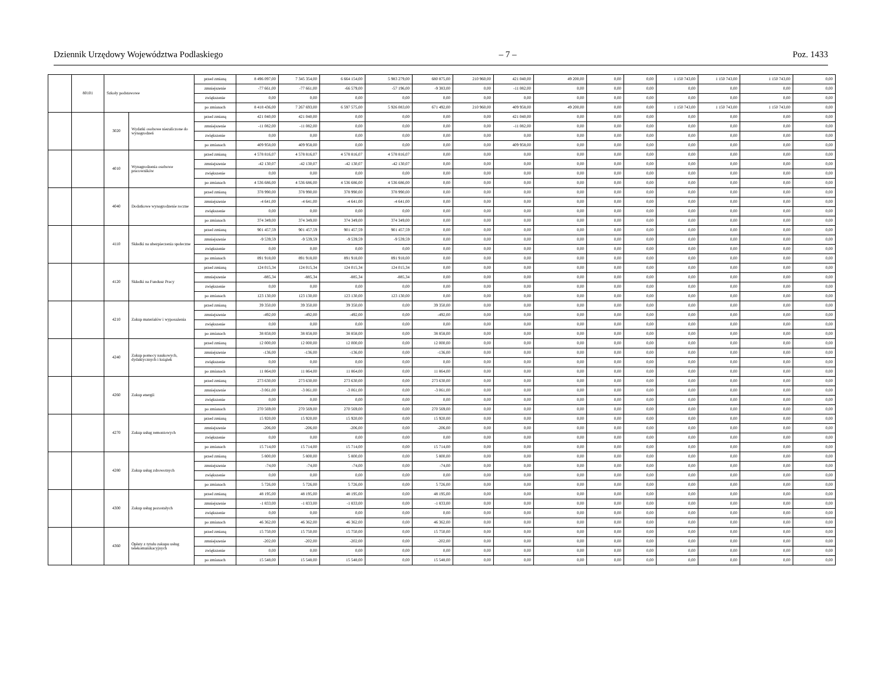Dziennik Urzędowy Województwa Podlaskiego – 7 – Poz. 1433
| | 80101 | Szkoły podstawowe | | przed zmianą | 8 496 097,00 | 7 345 354,00 | 6 664 154,00 | 5 983 279,00 | 680 875,00 | 210 960,00 | 421 040,00 | 49 200,00 | 0,00 | 0,00 | 1 150 743,00 | 1 150 743,00 | 1 150 743,00 | 0,00 |
| | | | | zmniejszenie | -77 661,00 | -77 661,00 | -66 579,00 | -57 196,00 | -9 383,00 | 0,00 | -11 082,00 | 0,00 | 0,00 | 0,00 | 0,00 | 0,00 | 0,00 | 0,00 |
| | | | | zwiększenie | 0,00 | 0,00 | 0,00 | 0,00 | 0,00 | 0,00 | 0,00 | 0,00 | 0,00 | 0,00 | 0,00 | 0,00 | 0,00 | 0,00 |
| | | | | po zmianach | 8 418 436,00 | 7 267 693,00 | 6 597 575,00 | 5 926 083,00 | 671 492,00 | 210 960,00 | 409 958,00 | 49 200,00 | 0,00 | 0,00 | 1 150 743,00 | 1 150 743,00 | 1 150 743,00 | 0,00 |
| | | 3020 | Wydatki osobowe niezaliczone do wynagrodzeń | przed zmianą | 421 040,00 | 421 040,00 | 0,00 | 0,00 | 0,00 | 0,00 | 421 040,00 | 0,00 | 0,00 | 0,00 | 0,00 | 0,00 | 0,00 | 0,00 |
| | | | | zmniejszenie | -11 082,00 | -11 082,00 | 0,00 | 0,00 | 0,00 | 0,00 | -11 082,00 | 0,00 | 0,00 | 0,00 | 0,00 | 0,00 | 0,00 | 0,00 |
| | | | | zwiększenie | 0,00 | 0,00 | 0,00 | 0,00 | 0,00 | 0,00 | 0,00 | 0,00 | 0,00 | 0,00 | 0,00 | 0,00 | 0,00 | 0,00 |
| | | | | po zmianach | 409 958,00 | 409 958,00 | 0,00 | 0,00 | 0,00 | 0,00 | 409 958,00 | 0,00 | 0,00 | 0,00 | 0,00 | 0,00 | 0,00 | 0,00 |
| | | 4010 | Wynagrodzenia osobowe pracowników | przed zmianą | 4 578 816,07 | 4 578 816,07 | 4 578 816,07 | 4 578 816,07 | 0,00 | 0,00 | 0,00 | 0,00 | 0,00 | 0,00 | 0,00 | 0,00 | 0,00 | 0,00 |
| | | | | zmniejszenie | -42 130,07 | -42 130,07 | -42 130,07 | -42 130,07 | 0,00 | 0,00 | 0,00 | 0,00 | 0,00 | 0,00 | 0,00 | 0,00 | 0,00 | 0,00 |
| | | | | zwiększenie | 0,00 | 0,00 | 0,00 | 0,00 | 0,00 | 0,00 | 0,00 | 0,00 | 0,00 | 0,00 | 0,00 | 0,00 | 0,00 | 0,00 |
| | | | | po zmianach | 4 536 686,00 | 4 536 686,00 | 4 536 686,00 | 4 536 686,00 | 0,00 | 0,00 | 0,00 | 0,00 | 0,00 | 0,00 | 0,00 | 0,00 | 0,00 | 0,00 |
| | | 4040 | Dodatkowe wynagrodzenie roczne | przed zmianą | 378 990,00 | 378 990,00 | 378 990,00 | 378 990,00 | 0,00 | 0,00 | 0,00 | 0,00 | 0,00 | 0,00 | 0,00 | 0,00 | 0,00 | 0,00 |
| | | | | zmniejszenie | -4 641,00 | -4 641,00 | -4 641,00 | -4 641,00 | 0,00 | 0,00 | 0,00 | 0,00 | 0,00 | 0,00 | 0,00 | 0,00 | 0,00 | 0,00 |
| | | | | zwiększenie | 0,00 | 0,00 | 0,00 | 0,00 | 0,00 | 0,00 | 0,00 | 0,00 | 0,00 | 0,00 | 0,00 | 0,00 | 0,00 | 0,00 |
| | | | | po zmianach | 374 349,00 | 374 349,00 | 374 349,00 | 374 349,00 | 0,00 | 0,00 | 0,00 | 0,00 | 0,00 | 0,00 | 0,00 | 0,00 | 0,00 | 0,00 |
| | | 4110 | Składki na ubezpieczenia społeczne | przed zmianą | 901 457,59 | 901 457,59 | 901 457,59 | 901 457,59 | 0,00 | 0,00 | 0,00 | 0,00 | 0,00 | 0,00 | 0,00 | 0,00 | 0,00 | 0,00 |
| | | | | zmniejszenie | -9 539,59 | -9 539,59 | -9 539,59 | -9 539,59 | 0,00 | 0,00 | 0,00 | 0,00 | 0,00 | 0,00 | 0,00 | 0,00 | 0,00 | 0,00 |
| | | | | zwiększenie | 0,00 | 0,00 | 0,00 | 0,00 | 0,00 | 0,00 | 0,00 | 0,00 | 0,00 | 0,00 | 0,00 | 0,00 | 0,00 | 0,00 |
| | | | | po zmianach | 891 918,00 | 891 918,00 | 891 918,00 | 891 918,00 | 0,00 | 0,00 | 0,00 | 0,00 | 0,00 | 0,00 | 0,00 | 0,00 | 0,00 | 0,00 |
| | | 4120 | Składki na Fundusz Pracy | przed zmianą | 124 015,34 | 124 015,34 | 124 015,34 | 124 015,34 | 0,00 | 0,00 | 0,00 | 0,00 | 0,00 | 0,00 | 0,00 | 0,00 | 0,00 | 0,00 |
| | | | | zmniejszenie | -885,34 | -885,34 | -885,34 | -885,34 | 0,00 | 0,00 | 0,00 | 0,00 | 0,00 | 0,00 | 0,00 | 0,00 | 0,00 | 0,00 |
| | | | | zwiększenie | 0,00 | 0,00 | 0,00 | 0,00 | 0,00 | 0,00 | 0,00 | 0,00 | 0,00 | 0,00 | 0,00 | 0,00 | 0,00 | 0,00 |
| | | | | po zmianach | 123 130,00 | 123 130,00 | 123 130,00 | 123 130,00 | 0,00 | 0,00 | 0,00 | 0,00 | 0,00 | 0,00 | 0,00 | 0,00 | 0,00 | 0,00 |
| | | 4210 | Zakup materiałów i wyposażenia | przed zmianą | 39 350,00 | 39 350,00 | 39 350,00 | 0,00 | 39 350,00 | 0,00 | 0,00 | 0,00 | 0,00 | 0,00 | 0,00 | 0,00 | 0,00 | 0,00 |
| | | | | zmniejszenie | -492,00 | -492,00 | -492,00 | 0,00 | -492,00 | 0,00 | 0,00 | 0,00 | 0,00 | 0,00 | 0,00 | 0,00 | 0,00 | 0,00 |
| | | | | zwiększenie | 0,00 | 0,00 | 0,00 | 0,00 | 0,00 | 0,00 | 0,00 | 0,00 | 0,00 | 0,00 | 0,00 | 0,00 | 0,00 | 0,00 |
| | | | | po zmianach | 38 858,00 | 38 858,00 | 38 858,00 | 0,00 | 38 858,00 | 0,00 | 0,00 | 0,00 | 0,00 | 0,00 | 0,00 | 0,00 | 0,00 | 0,00 |
| | | 4240 | Zakup pomocy naukowych, dydaktycznych i książek | przed zmianą | 12 000,00 | 12 000,00 | 12 000,00 | 0,00 | 12 000,00 | 0,00 | 0,00 | 0,00 | 0,00 | 0,00 | 0,00 | 0,00 | 0,00 | 0,00 |
| | | | | zmniejszenie | -136,00 | -136,00 | -136,00 | 0,00 | -136,00 | 0,00 | 0,00 | 0,00 | 0,00 | 0,00 | 0,00 | 0,00 | 0,00 | 0,00 |
| | | | | zwiększenie | 0,00 | 0,00 | 0,00 | 0,00 | 0,00 | 0,00 | 0,00 | 0,00 | 0,00 | 0,00 | 0,00 | 0,00 | 0,00 | 0,00 |
| | | | | po zmianach | 11 864,00 | 11 864,00 | 11 864,00 | 0,00 | 11 864,00 | 0,00 | 0,00 | 0,00 | 0,00 | 0,00 | 0,00 | 0,00 | 0,00 | 0,00 |
| | | 4260 | Zakup energii | przed zmianą | 273 630,00 | 273 630,00 | 273 630,00 | 0,00 | 273 630,00 | 0,00 | 0,00 | 0,00 | 0,00 | 0,00 | 0,00 | 0,00 | 0,00 | 0,00 |
| | | | | zmniejszenie | -3 061,00 | -3 061,00 | -3 061,00 | 0,00 | -3 061,00 | 0,00 | 0,00 | 0,00 | 0,00 | 0,00 | 0,00 | 0,00 | 0,00 | 0,00 |
| | | | | zwiększenie | 0,00 | 0,00 | 0,00 | 0,00 | 0,00 | 0,00 | 0,00 | 0,00 | 0,00 | 0,00 | 0,00 | 0,00 | 0,00 | 0,00 |
| | | | | po zmianach | 270 569,00 | 270 569,00 | 270 569,00 | 0,00 | 270 569,00 | 0,00 | 0,00 | 0,00 | 0,00 | 0,00 | 0,00 | 0,00 | 0,00 | 0,00 |
| | | 4270 | Zakup usług remontowych | przed zmianą | 15 920,00 | 15 920,00 | 15 920,00 | 0,00 | 15 920,00 | 0,00 | 0,00 | 0,00 | 0,00 | 0,00 | 0,00 | 0,00 | 0,00 | 0,00 |
| | | | | zmniejszenie | -206,00 | -206,00 | -206,00 | 0,00 | -206,00 | 0,00 | 0,00 | 0,00 | 0,00 | 0,00 | 0,00 | 0,00 | 0,00 | 0,00 |
| | | | | zwiększenie | 0,00 | 0,00 | 0,00 | 0,00 | 0,00 | 0,00 | 0,00 | 0,00 | 0,00 | 0,00 | 0,00 | 0,00 | 0,00 | 0,00 |
| | | | | po zmianach | 15 714,00 | 15 714,00 | 15 714,00 | 0,00 | 15 714,00 | 0,00 | 0,00 | 0,00 | 0,00 | 0,00 | 0,00 | 0,00 | 0,00 | 0,00 |
| | | 4280 | Zakup usług zdrowotnych | przed zmianą | 5 800,00 | 5 800,00 | 5 800,00 | 0,00 | 5 800,00 | 0,00 | 0,00 | 0,00 | 0,00 | 0,00 | 0,00 | 0,00 | 0,00 | 0,00 |
| | | | | zmniejszenie | -74,00 | -74,00 | -74,00 | 0,00 | -74,00 | 0,00 | 0,00 | 0,00 | 0,00 | 0,00 | 0,00 | 0,00 | 0,00 | 0,00 |
| | | | | zwiększenie | 0,00 | 0,00 | 0,00 | 0,00 | 0,00 | 0,00 | 0,00 | 0,00 | 0,00 | 0,00 | 0,00 | 0,00 | 0,00 | 0,00 |
| | | | | po zmianach | 5 726,00 | 5 726,00 | 5 726,00 | 0,00 | 5 726,00 | 0,00 | 0,00 | 0,00 | 0,00 | 0,00 | 0,00 | 0,00 | 0,00 | 0,00 |
| | | 4300 | Zakup usług pozostałych | przed zmianą | 48 195,00 | 48 195,00 | 48 195,00 | 0,00 | 48 195,00 | 0,00 | 0,00 | 0,00 | 0,00 | 0,00 | 0,00 | 0,00 | 0,00 | 0,00 |
| | | | | zmniejszenie | -1 833,00 | -1 833,00 | -1 833,00 | 0,00 | -1 833,00 | 0,00 | 0,00 | 0,00 | 0,00 | 0,00 | 0,00 | 0,00 | 0,00 | 0,00 |
| | | | | zwiększenie | 0,00 | 0,00 | 0,00 | 0,00 | 0,00 | 0,00 | 0,00 | 0,00 | 0,00 | 0,00 | 0,00 | 0,00 | 0,00 | 0,00 |
| | | | | po zmianach | 46 362,00 | 46 362,00 | 46 362,00 | 0,00 | 46 362,00 | 0,00 | 0,00 | 0,00 | 0,00 | 0,00 | 0,00 | 0,00 | 0,00 | 0,00 |
| | | 4360 | Opłaty z tytułu zakupu usług telekomunikacyjnych | przed zmianą | 15 750,00 | 15 750,00 | 15 750,00 | 0,00 | 15 750,00 | 0,00 | 0,00 | 0,00 | 0,00 | 0,00 | 0,00 | 0,00 | 0,00 | 0,00 |
| | | | | zmniejszenie | -202,00 | -202,00 | -202,00 | 0,00 | -202,00 | 0,00 | 0,00 | 0,00 | 0,00 | 0,00 | 0,00 | 0,00 | 0,00 | 0,00 |
| | | | | zwiększenie | 0,00 | 0,00 | 0,00 | 0,00 | 0,00 | 0,00 | 0,00 | 0,00 | 0,00 | 0,00 | 0,00 | 0,00 | 0,00 | 0,00 |
| | | | | po zmianach | 15 548,00 | 15 548,00 | 15 548,00 | 0,00 | 15 548,00 | 0,00 | 0,00 | 0,00 | 0,00 | 0,00 | 0,00 | 0,00 | 0,00 | 0,00 |